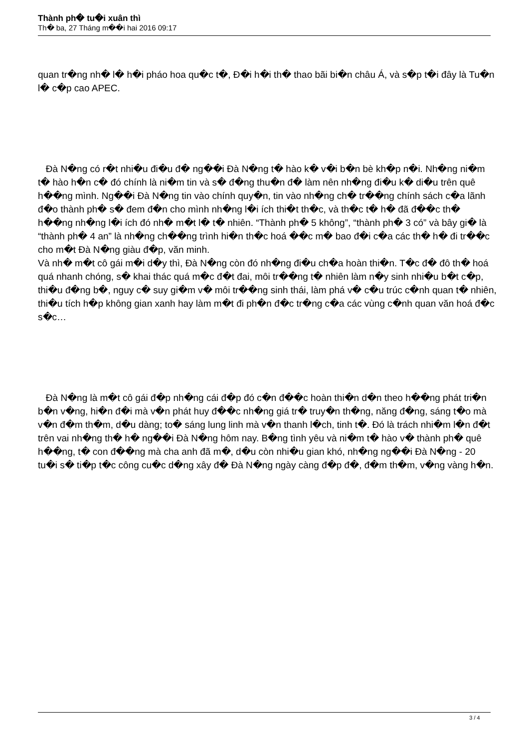Thành ph� tu�i xuân thì
Th� ba, 27 Tháng m��i hai 2016 09:17
quan tr�ng nh� l� h�i pháo hoa qu�c t�, Đ�i h�i th� thao bãi bi�n châu Á, và s�p t�i đây là Tu�n l� c�p cao APEC.
Đà N�ng có r�t nhi�u đi�u đ� ng��i Đà N�ng t� hào k� v�i b�n bè kh�p n�i. Nh�ng ni�m t� hào h�n c� đó chính là ni�m tin và s� đ�ng thu�n đ� làm nên nh�ng đi�u k� di�u trên quê h��ng mình. Ng��i Đà N�ng tin vào chính quy�n, tin vào nh�ng ch� tr��ng chính sách c�a lãnh đ�o thành ph� s� đem đ�n cho mình nh�ng l�i ích thi�t th�c, và th�c t� h� đã đ��c th� h��ng nh�ng l�i ích đó nh� m�t l� t� nhiên. “Thành ph� 5 không”, “thành ph� 3 có” và bây gi� là “thành ph� 4 an” là nh�ng ch��ng trình hi�n th�c hoá ��c m� bao đ�i c�a các th� h� đi tr��c cho m�t Đà N�ng giàu đ�p, văn minh.
Và nh� m�t cô gái m�i d�y thì, Đà N�ng còn đó nh�ng đi�u ch�a hoàn thi�n. T�c đ� đô th� hoá quá nhanh chóng, s� khai thác quá m�c đ�t đai, môi tr��ng t� nhiên làm n�y sinh nhi�u b�t c�p, thi�u đ�ng b�, nguy c� suy gi�m v� môi tr��ng sinh thái, làm phá v� c�u trúc c�nh quan t� nhiên, thi�u tích h�p không gian xanh hay làm m�t đi ph�n đ�c tr�ng c�a các vùng c�nh quan văn hoá đ�c s�c…
Đà N�ng là m�t cô gái đ�p nh�ng cái đ�p đó c�n đ��c hoàn thi�n d�n theo h��ng phát tri�n b�n v�ng, hi�n đ�i mà v�n phát huy đ��c nh�ng giá tr� truy�n th�ng, năng đ�ng, sáng t�o mà v�n đ�m th�m, d�u dàng; to� sáng lung linh mà v�n thanh l�ch, tinh t�. Đó là trách nhi�m l�n đ�t trên vai nh�ng th� h� ng��i Đà N�ng hôm nay. B�ng tình yêu và ni�m t� hào v� thành ph� quê h��ng, t� con đ��ng mà cha anh đã m�, d�u còn nhi�u gian khó, nh�ng ng��i Đà N�ng - 20 tu�i s� ti�p t�c công cu�c d�ng xây đ� Đà N�ng ngày càng đ�p đ�, đ�m th�m, v�ng vàng h�n.
3 / 4